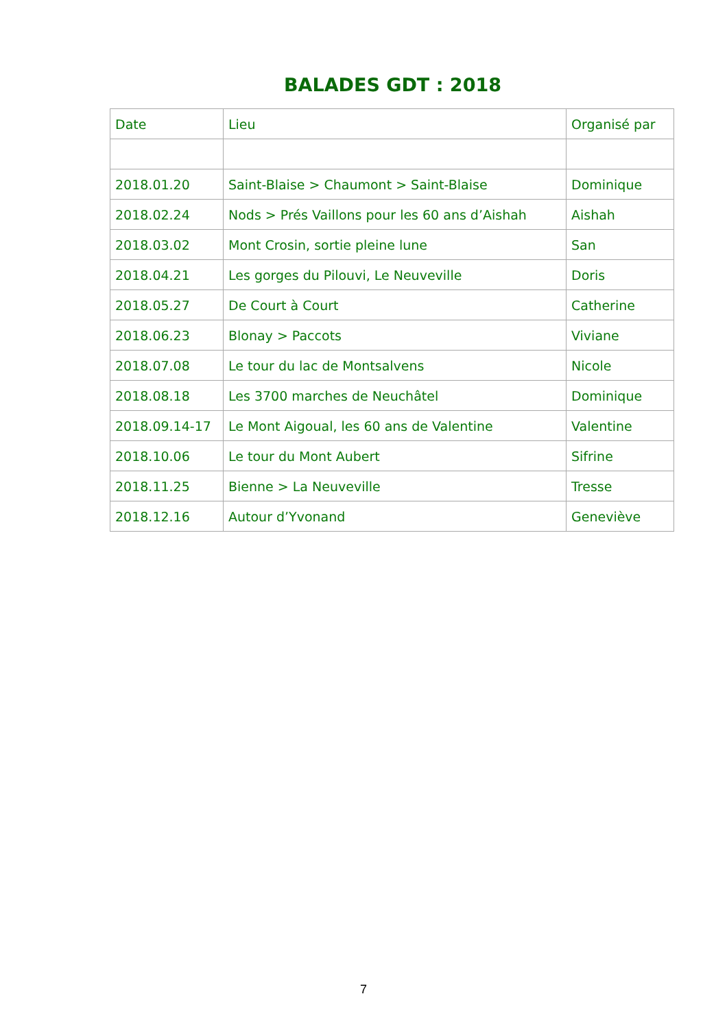BALADES GDT : 2018
| Date | Lieu | Organisé par |
| --- | --- | --- |
| 2018.01.20 | Saint-Blaise > Chaumont > Saint-Blaise | Dominique |
| 2018.02.24 | Nods > Prés Vaillons pour les 60 ans d’Aishah | Aishah |
| 2018.03.02 | Mont Crosin, sortie pleine lune | San |
| 2018.04.21 | Les gorges du Pilouvi, Le Neuveville | Doris |
| 2018.05.27 | De Court à Court | Catherine |
| 2018.06.23 | Blonay > Paccots | Viviane |
| 2018.07.08 | Le tour du lac de Montsalvens | Nicole |
| 2018.08.18 | Les 3700 marches de Neuchâtel | Dominique |
| 2018.09.14-17 | Le Mont Aigoual, les 60 ans de Valentine | Valentine |
| 2018.10.06 | Le tour du Mont Aubert | Sifrine |
| 2018.11.25 | Bienne > La Neuveville | Tresse |
| 2018.12.16 | Autour d’Yvonand | Geneviève |
7